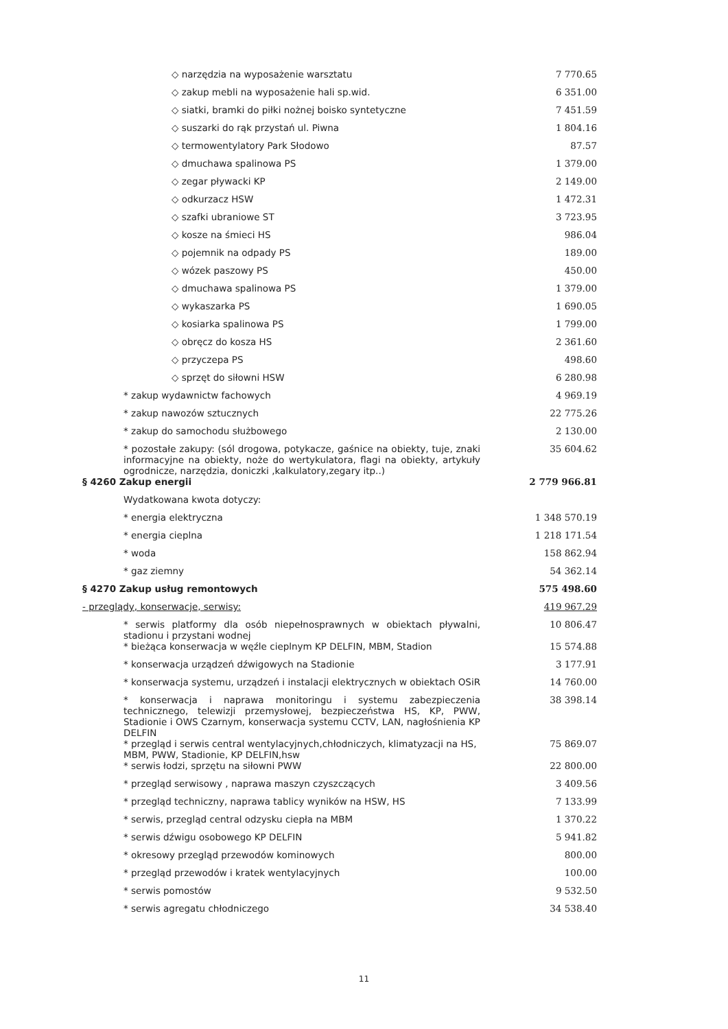| ◇ narzędzia na wyposażenie warsztatu | 7 770.65 |
| ◇ zakup mebli na wyposażenie hali sp.wid. | 6 351.00 |
| ◇ siatki, bramki do piłki nożnej boisko syntetyczne | 7 451.59 |
| ◇ suszarki do rąk przystań ul. Piwna | 1 804.16 |
| ◇ termowentylatory Park Słodowo | 87.57 |
| ◇ dmuchawa spalinowa PS | 1 379.00 |
| ◇ zegar pływacki KP | 2 149.00 |
| ◇ odkurzacz HSW | 1 472.31 |
| ◇ szafki ubraniowe ST | 3 723.95 |
| ◇ kosze na śmieci HS | 986.04 |
| ◇ pojemnik na odpady PS | 189.00 |
| ◇ wózek paszowy PS | 450.00 |
| ◇ dmuchawa spalinowa PS | 1 379.00 |
| ◇ wykaszarka PS | 1 690.05 |
| ◇ kosiarka spalinowa PS | 1 799.00 |
| ◇ obręcz do kosza HS | 2 361.60 |
| ◇ przyczepa PS | 498.60 |
| ◇ sprzęt do siłowni HSW | 6 280.98 |
| * zakup wydawnictw fachowych | 4 969.19 |
| * zakup nawozów sztucznych | 22 775.26 |
| * zakup do samochodu służbowego | 2 130.00 |
| * pozostałe zakupy: (sól drogowa, potykacze, gaśnice na obiekty, tuje, znaki informacyjne na obiekty, noże do wertykulatora, flagi na obiekty, artykuły ogrodnicze, narzędzia, doniczki ,kalkulatory,zegary itp..) | 35 604.62 |
| § 4260 Zakup energii | 2 779 966.81 |
| Wydatkowana kwota dotyczy: | |
| * energia elektryczna | 1 348 570.19 |
| * energia cieplna | 1 218 171.54 |
| * woda | 158 862.94 |
| * gaz ziemny | 54 362.14 |
| § 4270 Zakup usług remontowych | 575 498.60 |
| - przeglądy, konserwacje, serwisy: | 419 967.29 |
| * serwis platformy dla osób niepełnosprawnych w obiektach pływalni, stadionu i przystani wodnej | 10 806.47 |
| * bieżąca konserwacja w węźle cieplnym KP DELFIN, MBM, Stadion | 15 574.88 |
| * konserwacja urządzeń dźwigowych na Stadionie | 3 177.91 |
| * konserwacja systemu, urządzeń i instalacji elektrycznych w obiektach OSiR | 14 760.00 |
| * konserwacja i naprawa monitoringu i systemu zabezpieczenia technicznego, telewizji przemysłowej, bezpieczeństwa HS, KP, PWW, Stadionie i OWS Czarnym, konserwacja systemu CCTV, LAN, nagłośnienia KP DELFIN | 38 398.14 |
| * przegląd i serwis central wentylacyjnych,chłodniczych, klimatyzacji na HS, MBM, PWW, Stadionie, KP DELFIN,hsw | 75 869.07 |
| * serwis łodzi, sprzętu na siłowni PWW | 22 800.00 |
| * przegląd serwisowy , naprawa maszyn czyszczących | 3 409.56 |
| * przegląd techniczny, naprawa tablicy wyników na HSW, HS | 7 133.99 |
| * serwis, przegląd central odzysku ciepła na MBM | 1 370.22 |
| * serwis dźwigu osobowego KP DELFIN | 5 941.82 |
| * okresowy przegląd przewodów kominowych | 800.00 |
| * przegląd przewodów i kratek wentylacyjnych | 100.00 |
| * serwis pomostów | 9 532.50 |
| * serwis agregatu chłodniczego | 34 538.40 |
11